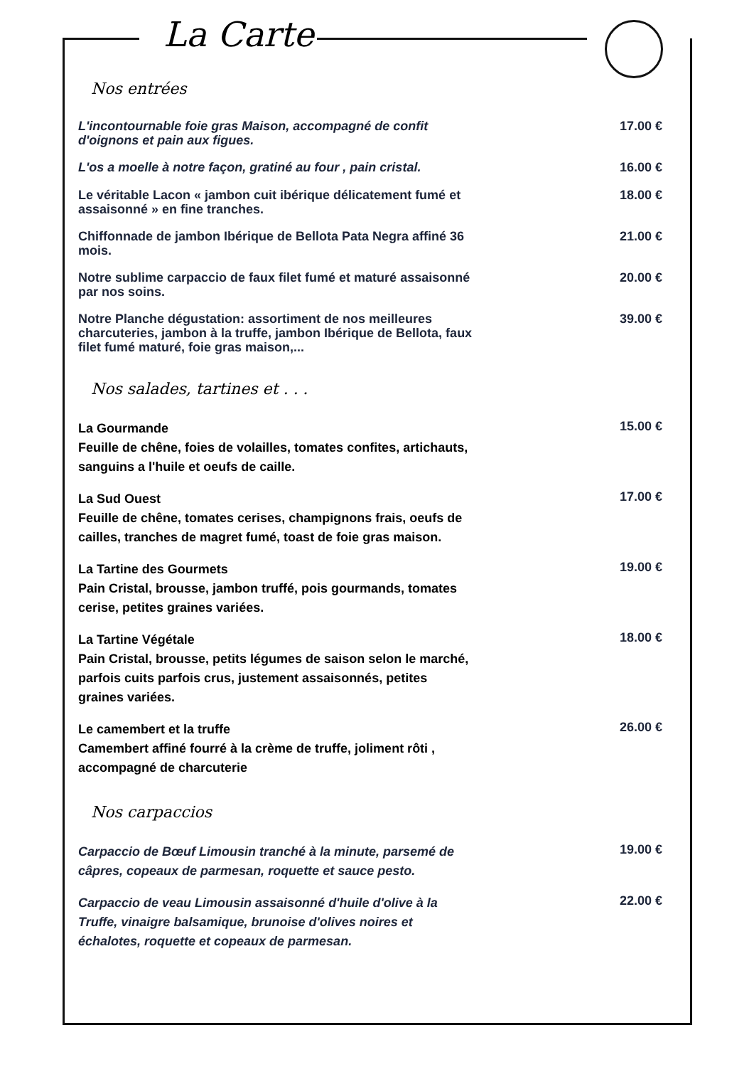La Carte
Nos entrées
L'incontournable foie gras Maison, accompagné de confit d'oignons et pain aux figues.
17.00 €
L'os a moelle à notre façon, gratiné au four , pain cristal.
16.00 €
Le véritable Lacon « jambon cuit ibérique délicatement fumé et assaisonné » en fine tranches.
18.00 €
Chiffonnade de jambon Ibérique de Bellota Pata Negra affiné 36 mois.
21.00 €
Notre sublime carpaccio de faux filet fumé et maturé assaisonné par nos soins.
20.00 €
Notre Planche dégustation: assortiment de nos meilleures charcuteries, jambon à la truffe, jambon Ibérique de Bellota, faux filet fumé maturé, foie gras maison,...
39.00 €
Nos salades, tartines et . . .
La Gourmande
Feuille de chêne, foies de volailles, tomates confites, artichauts, sanguins a l'huile et oeufs de caille.
15.00 €
La Sud Ouest
Feuille de chêne, tomates cerises, champignons frais, oeufs de cailles, tranches de magret fumé, toast de foie gras maison.
17.00 €
La Tartine des Gourmets
Pain Cristal, brousse, jambon truffé, pois gourmands, tomates cerise, petites graines variées.
19.00 €
La Tartine Végétale
Pain Cristal, brousse, petits légumes de saison selon le marché, parfois cuits parfois crus, justement assaisonnés, petites graines variées.
18.00 €
Le camembert et la truffe
Camembert affiné fourré à la crème de truffe, joliment rôti , accompagné de charcuterie
26.00 €
Nos carpaccios
Carpaccio de Bœuf Limousin tranché à la minute, parsemé de câpres, copeaux de parmesan, roquette et sauce pesto.
19.00 €
Carpaccio de veau Limousin assaisonné d'huile d'olive à la Truffe, vinaigre balsamique, brunoise d'olives noires et échalotes, roquette et copeaux de parmesan.
22.00 €